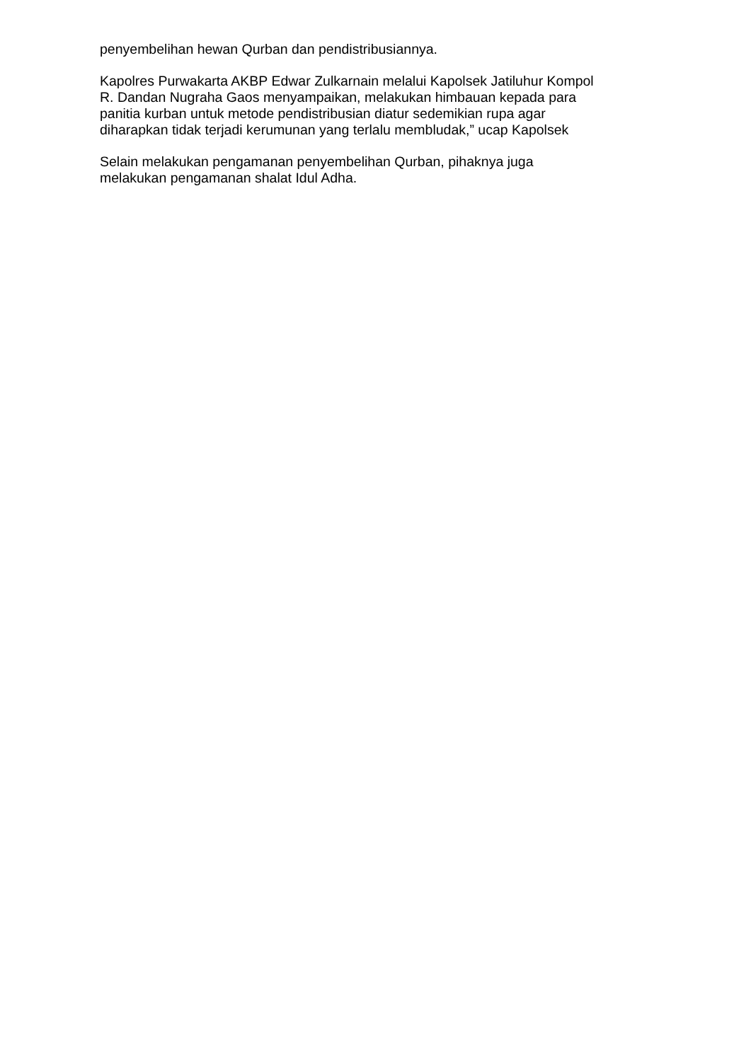penyembelihan hewan Qurban dan pendistribusiannya.
Kapolres Purwakarta AKBP Edwar Zulkarnain melalui Kapolsek Jatiluhur Kompol
R. Dandan Nugraha Gaos menyampaikan, melakukan himbauan kepada para
panitia kurban untuk metode pendistribusian diatur sedemikian rupa agar
diharapkan tidak terjadi kerumunan yang terlalu membludak,” ucap Kapolsek
Selain melakukan pengamanan penyembelihan Qurban, pihaknya juga
melakukan pengamanan shalat Idul Adha.